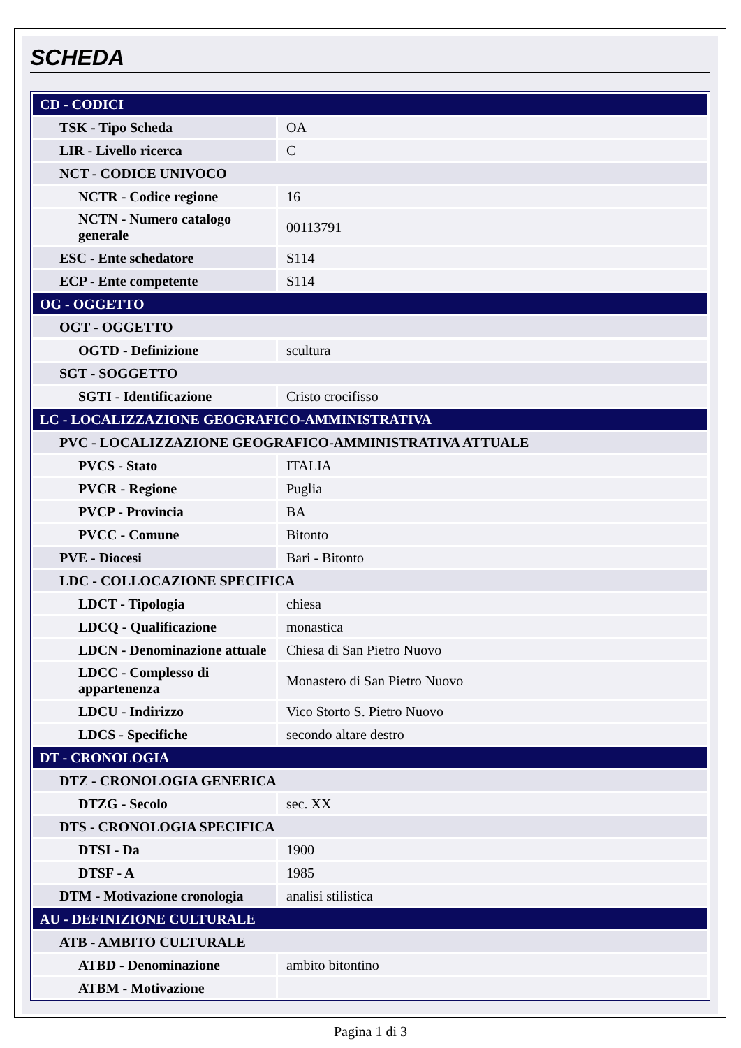SCHEDA
| CD - CODICI | |
| TSK - Tipo Scheda | OA |
| LIR - Livello ricerca | C |
| NCT - CODICE UNIVOCO | |
| NCTR - Codice regione | 16 |
| NCTN - Numero catalogo generale | 00113791 |
| ESC - Ente schedatore | S114 |
| ECP - Ente competente | S114 |
| OG - OGGETTO | |
| OGT - OGGETTO | |
| OGTD - Definizione | scultura |
| SGT - SOGGETTO | |
| SGTI - Identificazione | Cristo crocifisso |
| LC - LOCALIZZAZIONE GEOGRAFICO-AMMINISTRATIVA | |
| PVC - LOCALIZZAZIONE GEOGRAFICO-AMMINISTRATIVA ATTUALE | |
| PVCS - Stato | ITALIA |
| PVCR - Regione | Puglia |
| PVCP - Provincia | BA |
| PVCC - Comune | Bitonto |
| PVE - Diocesi | Bari - Bitonto |
| LDC - COLLOCAZIONE SPECIFICA | |
| LDCT - Tipologia | chiesa |
| LDCQ - Qualificazione | monastica |
| LDCN - Denominazione attuale | Chiesa di San Pietro Nuovo |
| LDCC - Complesso di appartenenza | Monastero di San Pietro Nuovo |
| LDCU - Indirizzo | Vico Storto S. Pietro Nuovo |
| LDCS - Specifiche | secondo altare destro |
| DT - CRONOLOGIA | |
| DTZ - CRONOLOGIA GENERICA | |
| DTZG - Secolo | sec. XX |
| DTS - CRONOLOGIA SPECIFICA | |
| DTSI - Da | 1900 |
| DTSF - A | 1985 |
| DTM - Motivazione cronologia | analisi stilistica |
| AU - DEFINIZIONE CULTURALE | |
| ATB - AMBITO CULTURALE | |
| ATBD - Denominazione | ambito bitontino |
| ATBM - Motivazione | |
Pagina 1 di 3